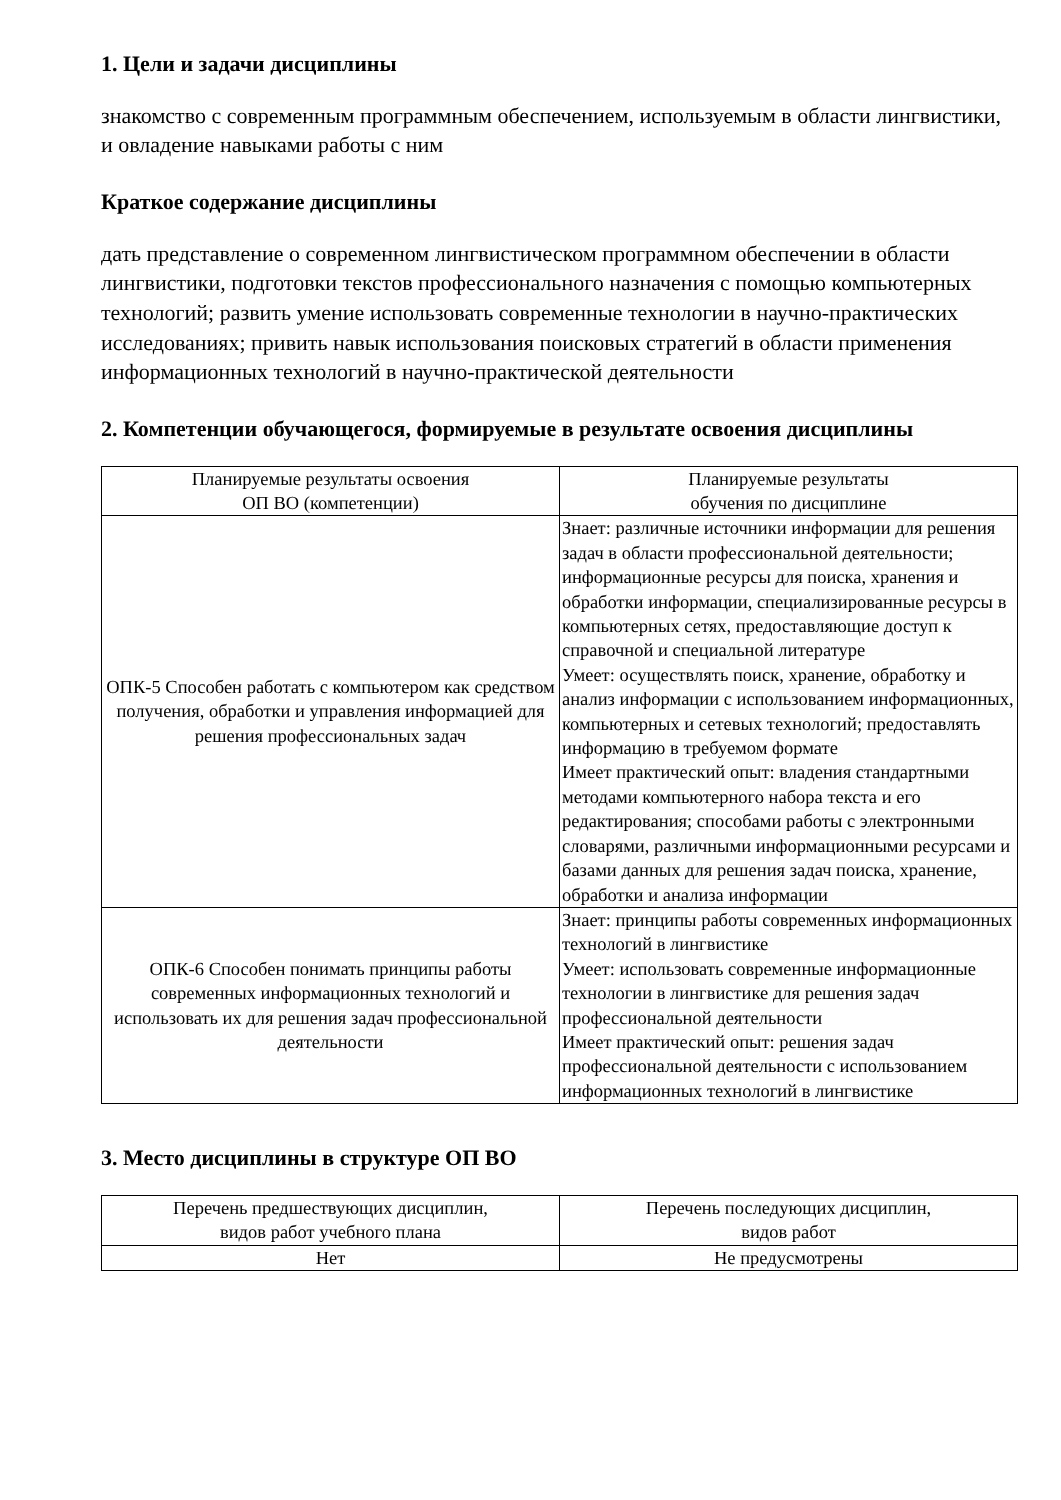1. Цели и задачи дисциплины
знакомство с современным программным обеспечением, используемым в области лингвистики, и овладение навыками работы с ним
Краткое содержание дисциплины
дать представление о современном лингвистическом программном обеспечении в области лингвистики, подготовки текстов профессионального назначения с помощью компьютерных технологий; развить умение использовать современные технологии в научно-практических исследованиях; привить навык использования поисковых стратегий в области применения информационных технологий в научно-практической деятельности
2. Компетенции обучающегося, формируемые в результате освоения дисциплины
| Планируемые результаты освоения ОП ВО (компетенции) | Планируемые результаты обучения по дисциплине |
| --- | --- |
| ОПК-5 Способен работать с компьютером как средством получения, обработки и управления информацией для решения профессиональных задач | Знает: различные источники информации для решения задач в области профессиональной деятельности; информационные ресурсы для поиска, хранения и обработки информации, специализированные ресурсы в компьютерных сетях, предоставляющие доступ к справочной и специальной литературе Умеет: осуществлять поиск, хранение, обработку и анализ информации с использованием информационных, компьютерных и сетевых технологий; предоставлять информацию в требуемом формате Имеет практический опыт: владения стандартными методами компьютерного набора текста и его редактирования; способами работы с электронными словарями, различными информационными ресурсами и базами данных для решения задач поиска, хранение, обработки и анализа информации |
| ОПК-6 Способен понимать принципы работы современных информационных технологий и использовать их для решения задач профессиональной деятельности | Знает: принципы работы современных информационных технологий в лингвистике Умеет: использовать современные информационные технологии в лингвистике для решения задач профессиональной деятельности Имеет практический опыт: решения задач профессиональной деятельности с использованием информационных технологий в лингвистике |
3. Место дисциплины в структуре ОП ВО
| Перечень предшествующих дисциплин, видов работ учебного плана | Перечень последующих дисциплин, видов работ |
| --- | --- |
| Нет | Не предусмотрены |